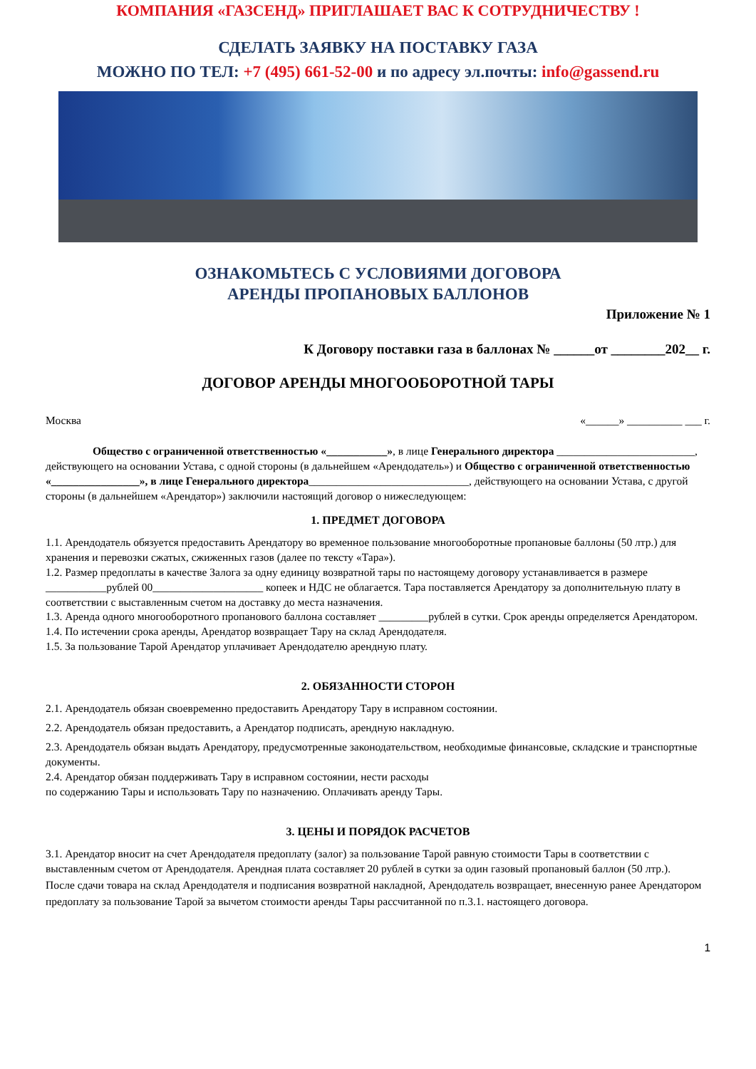КОМПАНИЯ «ГАЗСЕНД» ПРИГЛАШАЕТ ВАС К СОТРУДНИЧЕСТВУ !
СДЕЛАТЬ ЗАЯВКУ НА ПОСТАВКУ ГАЗА
МОЖНО ПО ТЕЛ: +7 (495) 661-52-00 и по адресу эл.почты: info@gassend.ru
ОЗНАКОМЬТЕСЬ С УСЛОВИЯМИ ДОГОВОРА
АРЕНДЫ ПРОПАНОВЫХ БАЛЛОНОВ
Приложение № 1
К Договору поставки газа в баллонах № ______от ________202__ г.
ДОГОВОР АРЕНДЫ МНОГООБОРОТНОЙ ТАРЫ
Москва «______» __________ ___ г.
Общество с ограниченной ответственностью «___________», в лице Генерального директора _________________________, действующего на основании Устава, с одной стороны (в дальнейшем «Арендодатель») и Общество с ограниченной ответственностью «________________», в лице Генерального директора_____________________________, действующего на основании Устава, с другой стороны (в дальнейшем «Арендатор») заключили настоящий договор о нижеследующем:
1. ПРЕДМЕТ ДОГОВОРА
1.1. Арендодатель обязуется предоставить Арендатору во временное пользование многооборотные пропановые баллоны (50 лтр.) для хранения и перевозки сжатых, сжиженных газов (далее по тексту «Тара»).
1.2. Размер предоплаты в качестве Залога за одну единицу возвратной тары по настоящему договору устанавливается в размере ___________рублей 00____________________ копеек и НДС не облагается. Тара поставляется Арендатору за дополнительную плату в соответствии с выставленным счетом на доставку до места назначения.
1.3. Аренда одного многооборотного пропанового баллона составляет _________рублей в сутки. Срок аренды определяется Арендатором.
1.4. По истечении срока аренды, Арендатор возвращает Тару на склад Арендодателя.
1.5. За пользование Тарой Арендатор уплачивает Арендодателю арендную плату.
2. ОБЯЗАННОСТИ СТОРОН
2.1. Арендодатель обязан своевременно предоставить Арендатору Тару в исправном состоянии.
2.2. Арендодатель обязан предоставить, а Арендатор подписать, арендную накладную.
2.3. Арендодатель обязан выдать Арендатору, предусмотренные законодательством, необходимые финансовые, складские и транспортные документы.
2.4. Арендатор обязан поддерживать Тару в исправном состоянии, нести расходы
по содержанию Тары и использовать Тару по назначению. Оплачивать аренду Тары.
3. ЦЕНЫ И ПОРЯДОК РАСЧЕТОВ
3.1. Арендатор вносит на счет Арендодателя предоплату (залог) за пользование Тарой равную стоимости Тары в соответствии с выставленным счетом от Арендодателя. Арендная плата составляет 20 рублей в сутки за один газовый пропановый баллон (50 лтр.).
После сдачи товара на склад Арендодателя и подписания возвратной накладной, Арендодатель возвращает, внесенную ранее Арендатором предоплату за пользование Тарой за вычетом стоимости аренды Тары рассчитанной по п.3.1. настоящего договора.
1